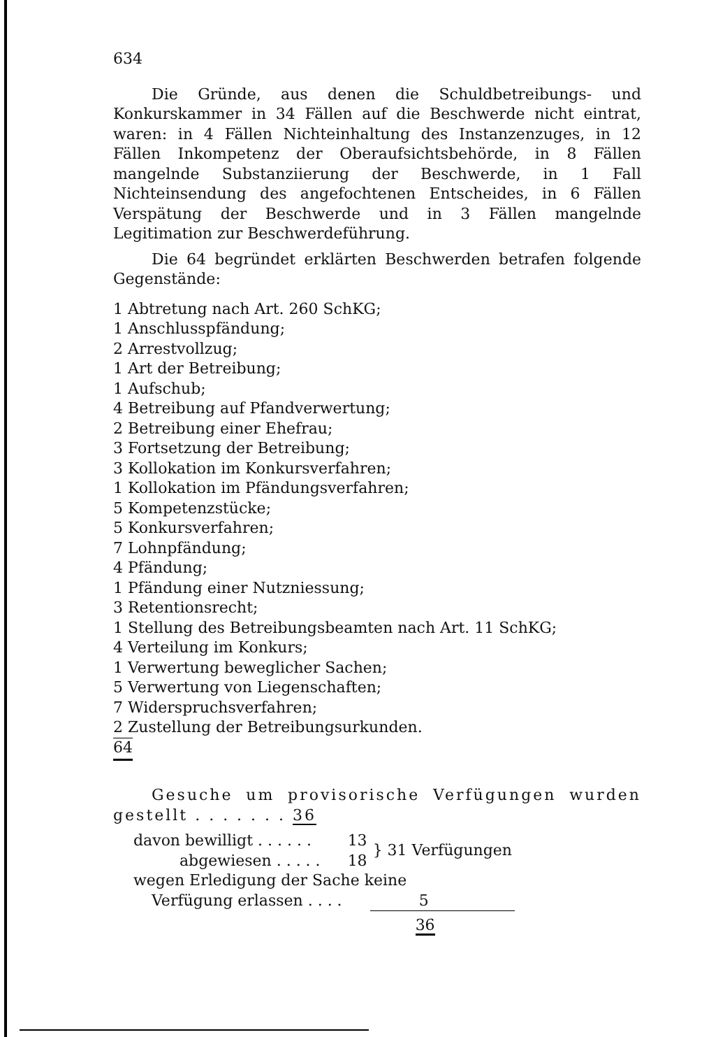634
Die Gründe, aus denen die Schuldbetreibungs- und Konkurskammer in 34 Fällen auf die Beschwerde nicht eintrat, waren: in 4 Fällen Nichteinhaltung des Instanzenzuges, in 12 Fällen Inkompetenz der Oberaufsichtsbehörde, in 8 Fällen mangelnde Substanziierung der Beschwerde, in 1 Fall Nichteinsendung des angefochtenen Entscheides, in 6 Fällen Verspätung der Beschwerde und in 3 Fällen mangelnde Legitimation zur Beschwerdeführung.
Die 64 begründet erklärten Beschwerden betrafen folgende Gegenstände:
1 Abtretung nach Art. 260 SchKG;
1 Anschlusspfändung;
2 Arrestvollzug;
1 Art der Betreibung;
1 Aufschub;
4 Betreibung auf Pfandverwertung;
2 Betreibung einer Ehefrau;
3 Fortsetzung der Betreibung;
3 Kollokation im Konkursverfahren;
1 Kollokation im Pfändungsverfahren;
5 Kompetenzstücke;
5 Konkursverfahren;
7 Lohnpfändung;
4 Pfändung;
1 Pfändung einer Nutzniessung;
3 Retentionsrecht;
1 Stellung des Betreibungsbeamten nach Art. 11 SchKG;
4 Verteilung im Konkurs;
1 Verwertung beweglicher Sachen;
5 Verwertung von Liegenschaften;
7 Widerspruchsverfahren;
2 Zustellung der Betreibungsurkunden.
64
Gesuche um provisorische Verfügungen wurden gestellt . . . . . . . 36
| davon bewilligt . . . . . . | 13 | } 31 Verfügungen |
| abgewiesen . . . . . | 18 | |
| wegen Erledigung der Sache keine | | |
| Verfügung erlassen . . . . | | 5 |
| | | 36 |